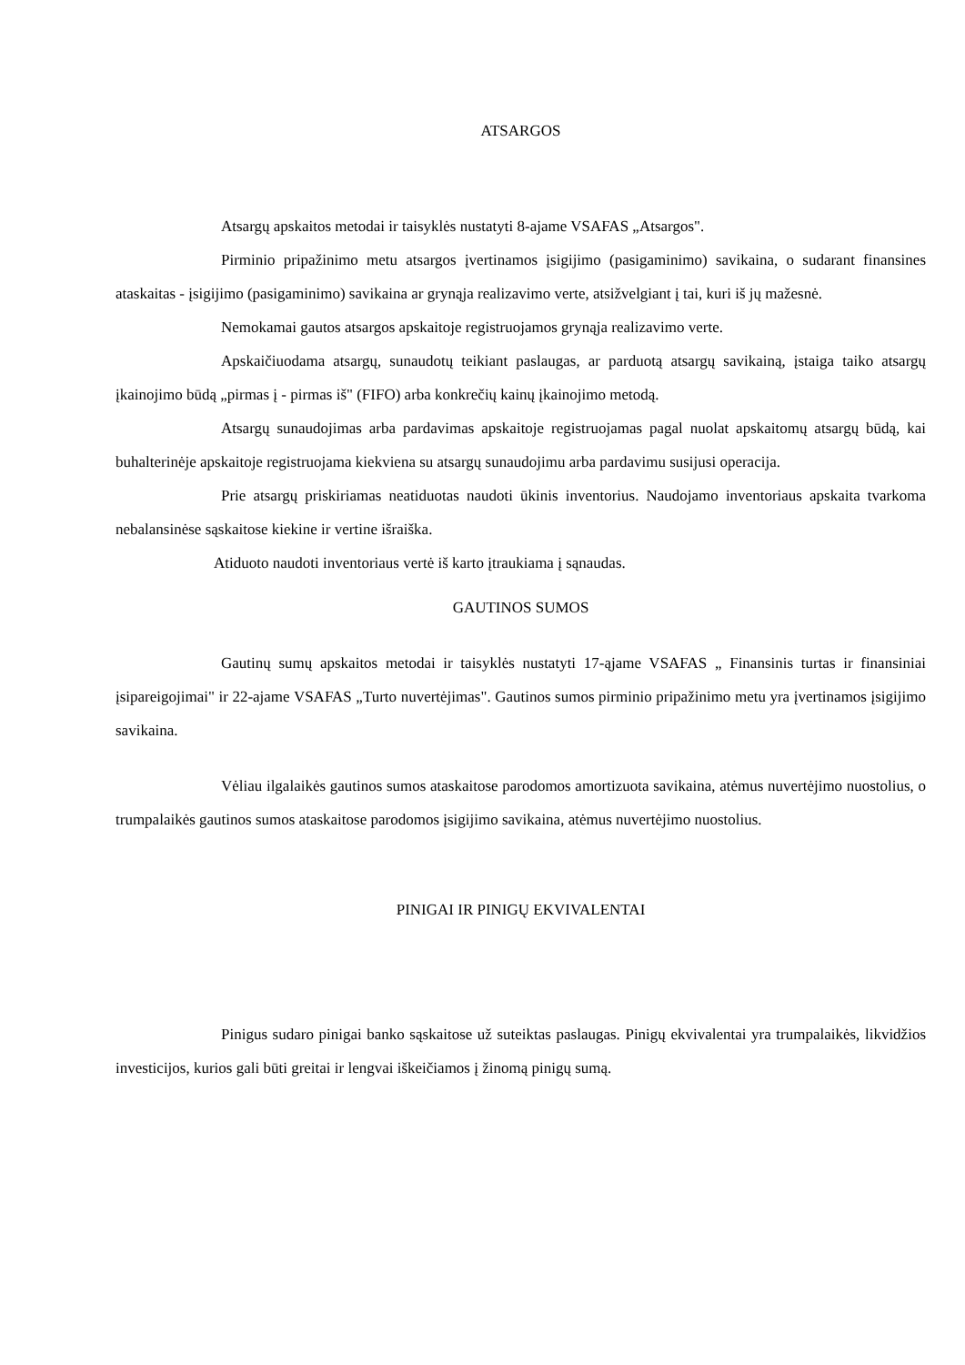ATSARGOS
Atsargų apskaitos metodai ir taisyklės nustatyti 8-ajame VSAFAS „Atsargos".
Pirminio pripažinimo metu atsargos įvertinamos įsigijimo (pasigaminimo) savikaina, o sudarant finansines ataskaitas - įsigijimo (pasigaminimo) savikaina ar grynąja realizavimo verte, atsižvelgiant į tai, kuri iš jų mažesnė.
Nemokamai gautos atsargos apskaitoje registruojamos grynąja realizavimo verte.
Apskaičiuodama atsargų, sunaudotų teikiant paslaugas, ar parduotą atsargų savikainą, įstaiga taiko atsargų įkainojimo būdą „pirmas į - pirmas iš" (FIFO) arba konkrečių kainų įkainojimo metodą.
Atsargų sunaudojimas arba pardavimas apskaitoje registruojamas pagal nuolat apskaitomų atsargų būdą, kai buhalterinėje apskaitoje registruojama kiekviena su atsargų sunaudojimu arba pardavimu susijusi operacija.
Prie atsargų priskiriamas neatiduotas naudoti ūkinis inventorius. Naudojamo inventoriaus apskaita tvarkoma nebalansinėse sąskaitose kiekine ir vertine išraiška.
Atiduoto naudoti inventoriaus vertė iš karto įtraukiama į sąnaudas.
GAUTINOS SUMOS
Gautinų sumų apskaitos metodai ir taisyklės nustatyti 17-ąjame VSAFAS „ Finansinis turtas ir finansiniai įsipareigojimai" ir 22-ajame VSAFAS „Turto nuvertėjimas". Gautinos sumos pirminio pripažinimo metu yra įvertinamos įsigijimo savikaina.
Vėliau ilgalaikės gautinos sumos ataskaitose parodomos amortizuota savikaina, atėmus nuvertėjimo nuostolius, o trumpalaikės gautinos sumos ataskaitose parodomos įsigijimo savikaina, atėmus nuvertėjimo nuostolius.
PINIGAI IR PINIGŲ EKVIVALENTAI
Pinigus sudaro pinigai banko sąskaitose už suteiktas paslaugas. Pinigų ekvivalentai yra trumpalaikės, likvidžios investicijos, kurios gali būti greitai ir lengvai iškeičiamos į žinomą pinigų sumą.